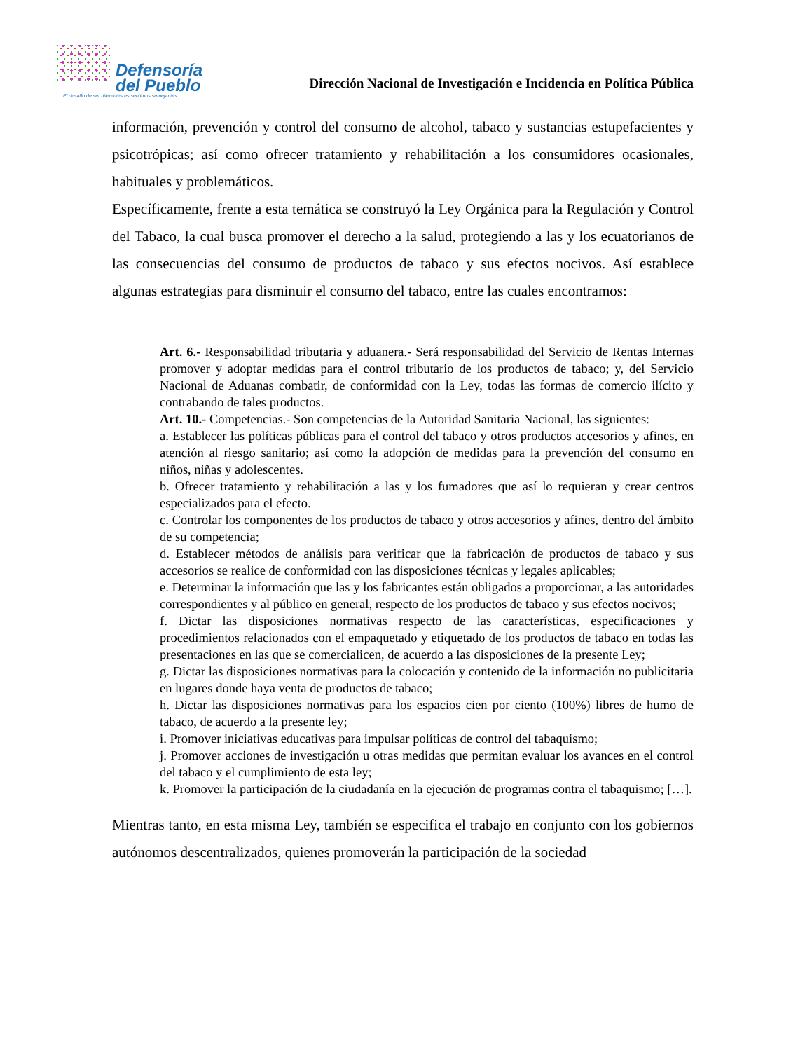Defensoría
del Pueblo
El desafío de ser diferentes es sentirnos semejantes
Dirección Nacional de Investigación e Incidencia en Política Pública
información, prevención y control del consumo de alcohol, tabaco y sustancias estupefacientes y psicotrópicas; así como ofrecer tratamiento y rehabilitación a los consumidores ocasionales, habituales y problemáticos.
Específicamente, frente a esta temática se construyó la Ley Orgánica para la Regulación y Control del Tabaco, la cual busca promover el derecho a la salud, protegiendo a las y los ecuatorianos de las consecuencias del consumo de productos de tabaco y sus efectos nocivos. Así establece algunas estrategias para disminuir el consumo del tabaco, entre las cuales encontramos:
Art. 6.- Responsabilidad tributaria y aduanera.- Será responsabilidad del Servicio de Rentas Internas promover y adoptar medidas para el control tributario de los productos de tabaco; y, del Servicio Nacional de Aduanas combatir, de conformidad con la Ley, todas las formas de comercio ilícito y contrabando de tales productos.
Art. 10.- Competencias.- Son competencias de la Autoridad Sanitaria Nacional, las siguientes:
a. Establecer las políticas públicas para el control del tabaco y otros productos accesorios y afines, en atención al riesgo sanitario; así como la adopción de medidas para la prevención del consumo en niños, niñas y adolescentes.
b. Ofrecer tratamiento y rehabilitación a las y los fumadores que así lo requieran y crear centros especializados para el efecto.
c. Controlar los componentes de los productos de tabaco y otros accesorios y afines, dentro del ámbito de su competencia;
d. Establecer métodos de análisis para verificar que la fabricación de productos de tabaco y sus accesorios se realice de conformidad con las disposiciones técnicas y legales aplicables;
e. Determinar la información que las y los fabricantes están obligados a proporcionar, a las autoridades correspondientes y al público en general, respecto de los productos de tabaco y sus efectos nocivos;
f. Dictar las disposiciones normativas respecto de las características, especificaciones y procedimientos relacionados con el empaquetado y etiquetado de los productos de tabaco en todas las presentaciones en las que se comercialicen, de acuerdo a las disposiciones de la presente Ley;
g. Dictar las disposiciones normativas para la colocación y contenido de la información no publicitaria en lugares donde haya venta de productos de tabaco;
h. Dictar las disposiciones normativas para los espacios cien por ciento (100%) libres de humo de tabaco, de acuerdo a la presente ley;
i. Promover iniciativas educativas para impulsar políticas de control del tabaquismo;
j. Promover acciones de investigación u otras medidas que permitan evaluar los avances en el control del tabaco y el cumplimiento de esta ley;
k. Promover la participación de la ciudadanía en la ejecución de programas contra el tabaquismo; […].
Mientras tanto, en esta misma Ley, también se especifica el trabajo en conjunto con los gobiernos autónomos descentralizados, quienes promoverán la participación de la sociedad